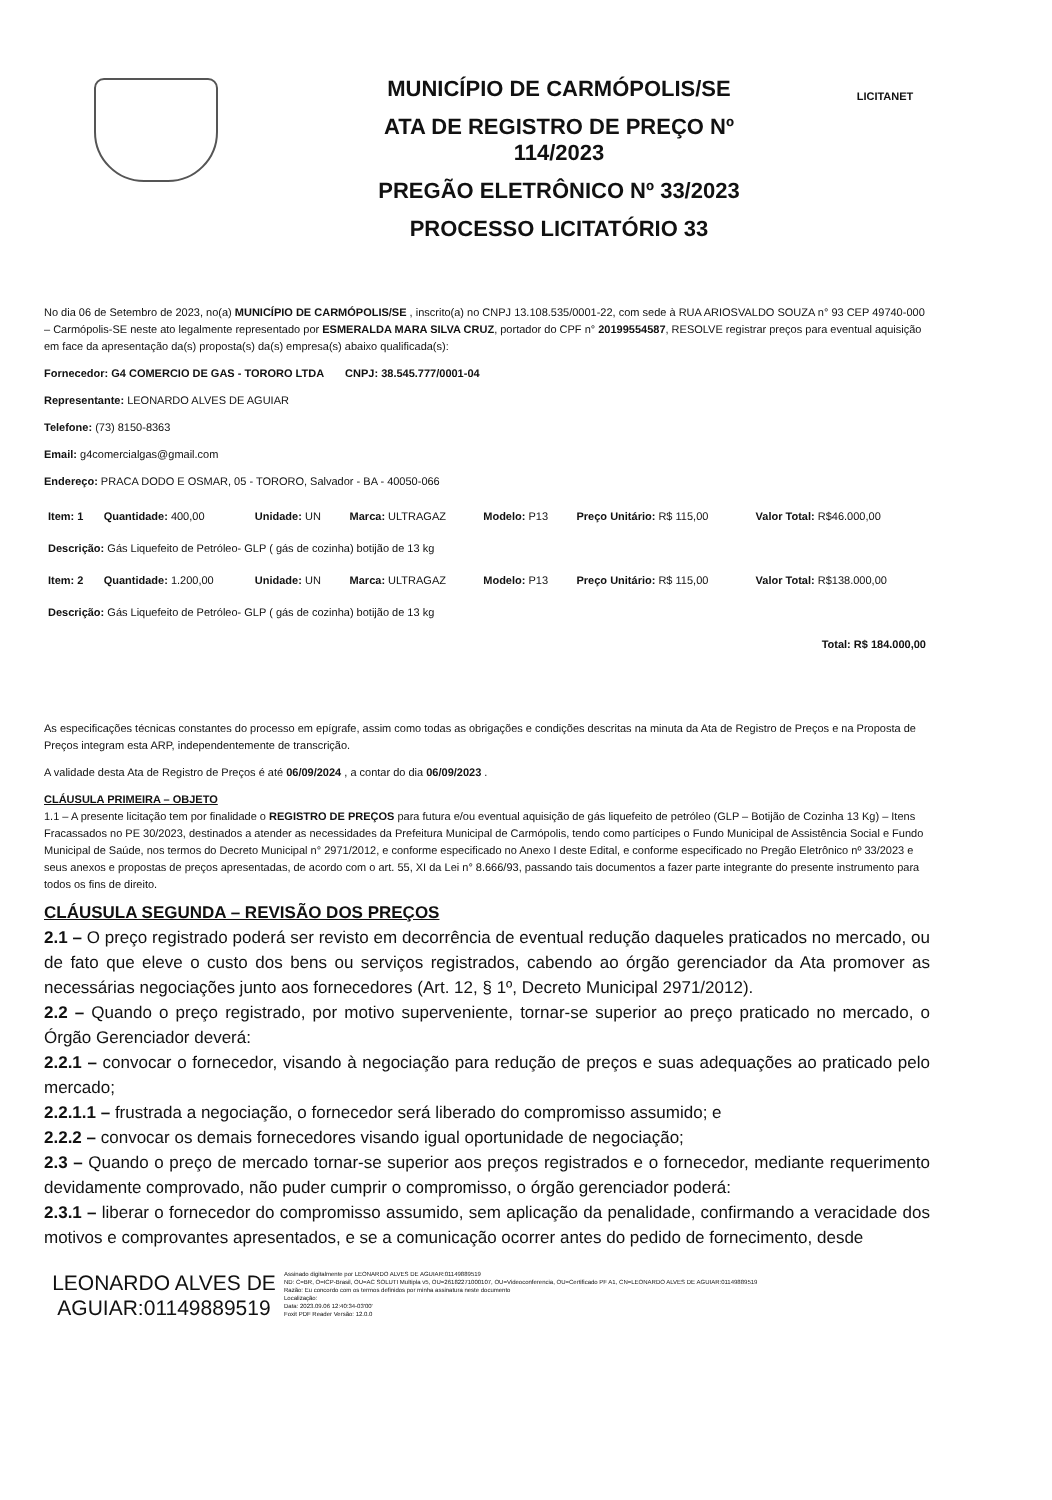MUNICÍPIO DE CARMÓPOLIS/SE
ATA DE REGISTRO DE PREÇO Nº
114/2023
PREGÃO ELETRÔNICO Nº 33/2023
PROCESSO LICITATÓRIO 33
LICITANET
No dia 06 de Setembro de 2023, no(a) MUNICÍPIO DE CARMÓPOLIS/SE , inscrito(a) no CNPJ 13.108.535/0001-22, com sede à RUA ARIOSVALDO SOUZA n° 93 CEP 49740-000 – Carmópolis-SE neste ato legalmente representado por ESMERALDA MARA SILVA CRUZ, portador do CPF n° 20199554587, RESOLVE registrar preços para eventual aquisição em face da apresentação da(s) proposta(s) da(s) empresa(s) abaixo qualificada(s):
Fornecedor: G4 COMERCIO DE GAS - TORORO LTDA CNPJ: 38.545.777/0001-04
Representante: LEONARDO ALVES DE AGUIAR
Telefone: (73) 8150-8363
Email: g4comercialgas@gmail.com
Endereço: PRACA DODO E OSMAR, 05 - TORORO, Salvador - BA - 40050-066
| Item: 1 | Quantidade: 400,00 | Unidade: UN | Marca: ULTRAGAZ | Modelo: P13 | Preço Unitário: R$ 115,00 | Valor Total: R$46.000,00 |
| Descrição: Gás Liquefeito de Petróleo- GLP ( gás de cozinha) botijão de 13 kg | | | | | | |
| Item: 2 | Quantidade: 1.200,00 | Unidade: UN | Marca: ULTRAGAZ | Modelo: P13 | Preço Unitário: R$ 115,00 | Valor Total: R$138.000,00 |
| Descrição: Gás Liquefeito de Petróleo- GLP ( gás de cozinha) botijão de 13 kg | | | | | | |
| Total: R$ 184.000,00 | | | | | | |
As especificações técnicas constantes do processo em epígrafe, assim como todas as obrigações e condições descritas na minuta da Ata de Registro de Preços e na Proposta de Preços integram esta ARP, independentemente de transcrição.
A validade desta Ata de Registro de Preços é até 06/09/2024 , a contar do dia 06/09/2023 .
CLÁUSULA PRIMEIRA – OBJETO
1.1 – A presente licitação tem por finalidade o REGISTRO DE PREÇOS para futura e/ou eventual aquisição de gás liquefeito de petróleo (GLP – Botijão de Cozinha 13 Kg) – Itens Fracassados no PE 30/2023, destinados a atender as necessidades da Prefeitura Municipal de Carmópolis, tendo como partícipes o Fundo Municipal de Assistência Social e Fundo Municipal de Saúde, nos termos do Decreto Municipal n° 2971/2012, e conforme especificado no Anexo I deste Edital, e conforme especificado no Pregão Eletrônico nº 33/2023 e seus anexos e propostas de preços apresentadas, de acordo com o art. 55, XI da Lei n° 8.666/93, passando tais documentos a fazer parte integrante do presente instrumento para todos os fins de direito.
CLÁUSULA SEGUNDA – REVISÃO DOS PREÇOS
2.1 – O preço registrado poderá ser revisto em decorrência de eventual redução daqueles praticados no mercado, ou de fato que eleve o custo dos bens ou serviços registrados, cabendo ao órgão gerenciador da Ata promover as necessárias negociações junto aos fornecedores (Art. 12, § 1º, Decreto Municipal 2971/2012).
2.2 – Quando o preço registrado, por motivo superveniente, tornar-se superior ao preço praticado no mercado, o Órgão Gerenciador deverá:
2.2.1 – convocar o fornecedor, visando à negociação para redução de preços e suas adequações ao praticado pelo mercado;
2.2.1.1 – frustrada a negociação, o fornecedor será liberado do compromisso assumido; e
2.2.2 – convocar os demais fornecedores visando igual oportunidade de negociação;
2.3 – Quando o preço de mercado tornar-se superior aos preços registrados e o fornecedor, mediante requerimento devidamente comprovado, não puder cumprir o compromisso, o órgão gerenciador poderá:
2.3.1 – liberar o fornecedor do compromisso assumido, sem aplicação da penalidade, confirmando a veracidade dos motivos e comprovantes apresentados, e se a comunicação ocorrer antes do pedido de fornecimento, desde
LEONARDO ALVES DE AGUIAR:01149889519
Assinado digitalmente por LEONARDO ALVES DE AGUIAR:01149889519
ND: C=BR, O=ICP-Brasil, OU=AC SOLUTI Multipla v5, OU=26182271000107, OU=Videoconferencia, OU=Certificado PF A1, CN=LEONARDO ALVES DE AGUIAR:01149889519
Razão: Eu concordo com os termos definidos por minha assinatura neste documento
Localização:
Data: 2023.09.06 12:40:34-03'00'
Foxit PDF Reader Versão: 12.0.0